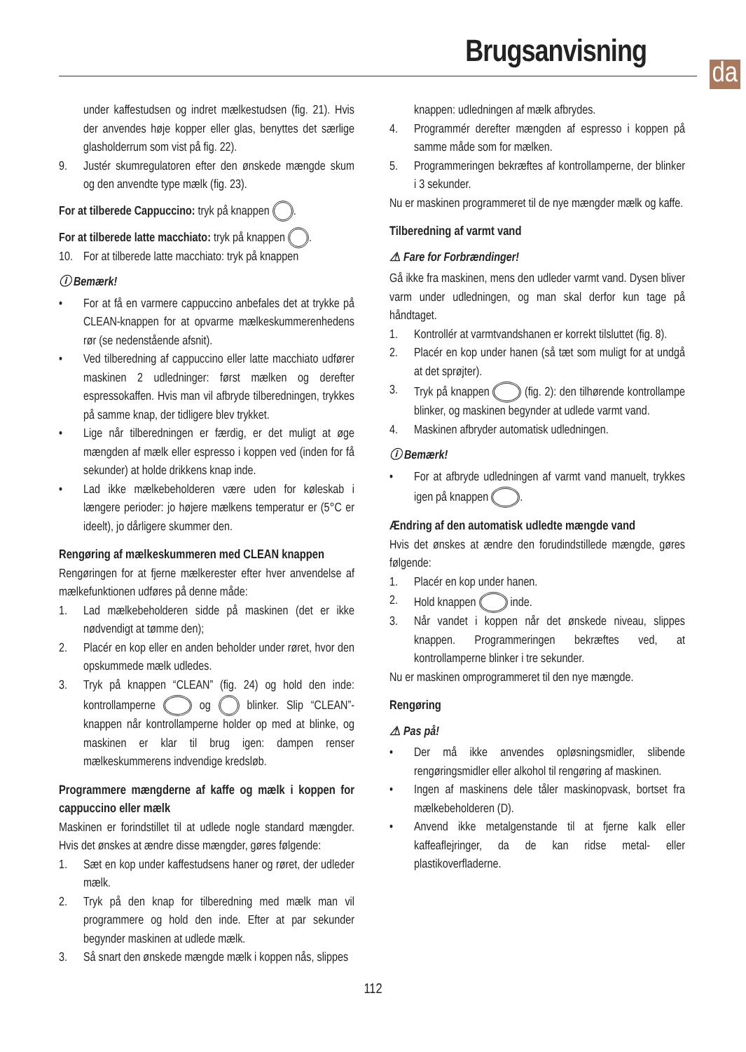Brugsanvisning
da
under kaffestudsen og indret mælkestudsen (fig. 21). Hvis der anvendes høje kopper eller glas, benyttes det særlige glasholderrum som vist på fig. 22).
9. Justér skumregulatoren efter den ønskede mængde skum og den anvendte type mælk (fig. 23).
For at tilberede Cappuccino: tryk på knappen .
For at tilberede latte macchiato: tryk på knappen .
10. For at tilberede latte macchiato: tryk på knappen
ⓘ Bemærk!
• For at få en varmere cappuccino anbefales det at trykke på CLEAN-knappen for at opvarme mælkeskummerenhedens rør (se nedenstående afsnit).
• Ved tilberedning af cappuccino eller latte macchiato udfører maskinen 2 udledninger: først mælken og derefter espressokaffen. Hvis man vil afbryde tilberedningen, trykkes på samme knap, der tidligere blev trykket.
• Lige når tilberedningen er færdig, er det muligt at øge mængden af mælk eller espresso i koppen ved (inden for få sekunder) at holde drikkens knap inde.
• Lad ikke mælkebeholderen være uden for køleskab i længere perioder: jo højere mælkens temperatur er (5°C er ideelt), jo dårligere skummer den.
Rengøring af mælkeskummeren med CLEAN knappen
Rengøringen for at fjerne mælkerester efter hver anvendelse af mælkefunktionen udføres på denne måde:
1. Lad mælkebeholderen sidde på maskinen (det er ikke nødvendigt at tømme den);
2. Placér en kop eller en anden beholder under røret, hvor den opskummede mælk udledes.
3. Tryk på knappen “CLEAN” (fig. 24) og hold den inde: kontrollamperne og blinker. Slip “CLEAN”-knappen når kontrollamperne holder op med at blinke, og maskinen er klar til brug igen: dampen renser mælkeskummerens indvendige kredsløb.
Programmere mængderne af kaffe og mælk i koppen for cappuccino eller mælk
Maskinen er forindstillet til at udlede nogle standard mængder. Hvis det ønskes at ændre disse mængder, gøres følgende:
1. Sæt en kop under kaffestudsens haner og røret, der udleder mælk.
2. Tryk på den knap for tilberedning med mælk man vil programmere og hold den inde. Efter at par sekunder begynder maskinen at udlede mælk.
3. Så snart den ønskede mængde mælk i koppen nås, slippes
knappen: udledningen af mælk afbrydes.
4. Programmér derefter mængden af espresso i koppen på samme måde som for mælken.
5. Programmeringen bekræftes af kontrollamperne, der blinker i 3 sekunder.
Nu er maskinen programmeret til de nye mængder mælk og kaffe.
Tilberedning af varmt vand
⚠ Fare for Forbrændinger!
Gå ikke fra maskinen, mens den udleder varmt vand. Dysen bliver varm under udledningen, og man skal derfor kun tage på håndtaget.
1. Kontrollér at varmtvandshanen er korrekt tilsluttet (fig. 8).
2. Placér en kop under hanen (så tæt som muligt for at undgå at det sprøjter).
3. Tryk på knappen (fig. 2): den tilhørende kontrollampe blinker, og maskinen begynder at udlede varmt vand.
4. Maskinen afbryder automatisk udledningen.
ⓘ Bemærk!
• For at afbryde udledningen af varmt vand manuelt, trykkes igen på knappen .
Ændring af den automatisk udledte mængde vand
Hvis det ønskes at ændre den forudindstillede mængde, gøres følgende:
1. Placér en kop under hanen.
2. Hold knappen inde.
3. Når vandet i koppen når det ønskede niveau, slippes knappen. Programmeringen bekræftes ved, at kontrollamperne blinker i tre sekunder.
Nu er maskinen omprogrammeret til den nye mængde.
Rengøring
⚠ Pas på!
• Der må ikke anvendes opløsningsmidler, slibende rengøringsmidler eller alkohol til rengøring af maskinen.
• Ingen af maskinens dele tåler maskinopvask, bortset fra mælkebeholderen (D).
• Anvend ikke metalgenstande til at fjerne kalk eller kaffeaflejringer, da de kan ridse metal- eller plastikoverfladerne.
112